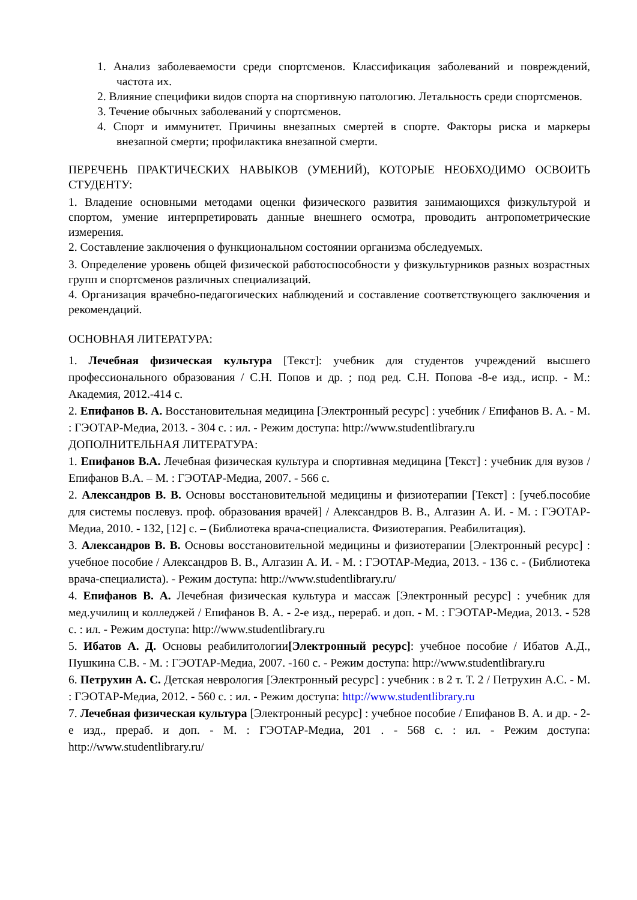1. Анализ заболеваемости среди спортсменов. Классификация заболеваний и повреждений, частота их.
2. Влияние специфики видов спорта на спортивную патологию. Летальность среди спортсменов.
3. Течение обычных заболеваний у спортсменов.
4. Спорт и иммунитет. Причины внезапных смертей в спорте. Факторы риска и маркеры внезапной смерти; профилактика внезапной смерти.
ПЕРЕЧЕНЬ ПРАКТИЧЕСКИХ НАВЫКОВ (УМЕНИЙ), КОТОРЫЕ НЕОБХОДИМО ОСВОИТЬ СТУДЕНТУ:
1. Владение основными методами оценки физического развития занимающихся физкультурой и спортом, умение интерпретировать данные внешнего осмотра, проводить антропометрические измерения.
2. Составление заключения о функциональном состоянии организма обследуемых.
3. Определение уровень общей физической работоспособности у физкультурников разных возрастных групп и спортсменов различных специализаций.
4. Организация врачебно-педагогических наблюдений и составление соответствующего заключения и рекомендаций.
ОСНОВНАЯ ЛИТЕРАТУРА:
1. Лечебная физическая культура [Текст]: учебник для студентов учреждений высшего профессионального образования / С.Н. Попов и др. ; под ред. С.Н. Попова -8-е изд., испр. - М.: Академия, 2012.-414 с.
2. Епифанов В. А. Восстановительная медицина [Электронный ресурс] : учебник / Епифанов В. А. - М. : ГЭОТАР-Медиа, 2013. - 304 с. : ил. - Режим доступа: http://www.studentlibrary.ru
ДОПОЛНИТЕЛЬНАЯ ЛИТЕРАТУРА:
1. Епифанов В.А. Лечебная физическая культура и спортивная медицина [Текст] : учебник для вузов / Епифанов В.А. – М. : ГЭОТАР-Медиа, 2007. - 566 с.
2. Александров В. В. Основы восстановительной медицины и физиотерапии [Текст] : [учеб.пособие для системы послевуз. проф. образования врачей] / Александров В. В., Алгазин А. И. - М. : ГЭОТАР-Медиа, 2010. - 132, [12] с. – (Библиотека врача-специалиста. Физиотерапия. Реабилитация).
3. Александров В. В. Основы восстановительной медицины и физиотерапии [Электронный ресурс] : учебное пособие / Александров В. В., Алгазин А. И. - М. : ГЭОТАР-Медиа, 2013. - 136 с. - (Библиотека врача-специалиста). - Режим доступа: http://www.studentlibrary.ru/
4. Епифанов В. А. Лечебная физическая культура и массаж [Электронный ресурс] : учебник для мед.училищ и колледжей / Епифанов В. А. - 2-е изд., перераб. и доп. - М. : ГЭОТАР-Медиа, 2013. - 528 с. : ил. - Режим доступа: http://www.studentlibrary.ru
5. Ибатов А. Д. Основы реабилитологии[Электронный ресурс]: учебное пособие / Ибатов А.Д., Пушкина С.В. - М. : ГЭОТАР-Медиа, 2007. -160 с. - Режим доступа: http://www.studentlibrary.ru
6. Петрухин А. С. Детская неврология [Электронный ресурс] : учебник : в 2 т. Т. 2 / Петрухин А.С. - М. : ГЭОТАР-Медиа, 2012. - 560 с. : ил. - Режим доступа: http://www.studentlibrary.ru
7. Лечебная физическая культура [Электронный ресурс] : учебное пособие / Епифанов В. А. и др. - 2-е изд., прераб. и доп. - М. : ГЭОТАР-Медиа, 201 . - 568 с. : ил. - Режим доступа: http://www.studentlibrary.ru/